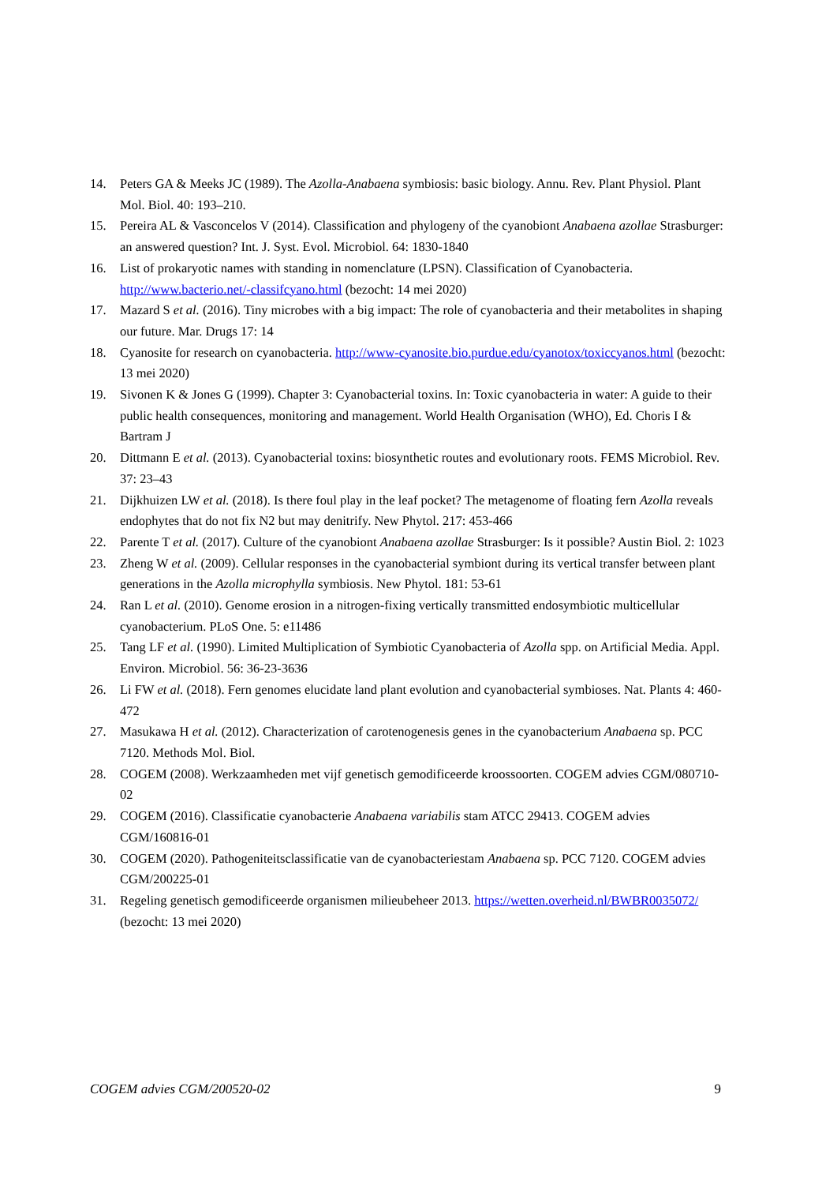14. Peters GA & Meeks JC (1989). The Azolla-Anabaena symbiosis: basic biology. Annu. Rev. Plant Physiol. Plant Mol. Biol. 40: 193–210.
15. Pereira AL & Vasconcelos V (2014). Classification and phylogeny of the cyanobiont Anabaena azollae Strasburger: an answered question? Int. J. Syst. Evol. Microbiol. 64: 1830-1840
16. List of prokaryotic names with standing in nomenclature (LPSN). Classification of Cyanobacteria. http://www.bacterio.net/-classifcyano.html (bezocht: 14 mei 2020)
17. Mazard S et al. (2016). Tiny microbes with a big impact: The role of cyanobacteria and their metabolites in shaping our future. Mar. Drugs 17: 14
18. Cyanosite for research on cyanobacteria. http://www-cyanosite.bio.purdue.edu/cyanotox/toxiccyanos.html (bezocht: 13 mei 2020)
19. Sivonen K & Jones G (1999). Chapter 3: Cyanobacterial toxins. In: Toxic cyanobacteria in water: A guide to their public health consequences, monitoring and management. World Health Organisation (WHO), Ed. Choris I & Bartram J
20. Dittmann E et al. (2013). Cyanobacterial toxins: biosynthetic routes and evolutionary roots. FEMS Microbiol. Rev. 37: 23–43
21. Dijkhuizen LW et al. (2018). Is there foul play in the leaf pocket? The metagenome of floating fern Azolla reveals endophytes that do not fix N2 but may denitrify. New Phytol. 217: 453-466
22. Parente T et al. (2017). Culture of the cyanobiont Anabaena azollae Strasburger: Is it possible? Austin Biol. 2: 1023
23. Zheng W et al. (2009). Cellular responses in the cyanobacterial symbiont during its vertical transfer between plant generations in the Azolla microphylla symbiosis. New Phytol. 181: 53-61
24. Ran L et al. (2010). Genome erosion in a nitrogen-fixing vertically transmitted endosymbiotic multicellular cyanobacterium. PLoS One. 5: e11486
25. Tang LF et al. (1990). Limited Multiplication of Symbiotic Cyanobacteria of Azolla spp. on Artificial Media. Appl. Environ. Microbiol. 56: 36-23-3636
26. Li FW et al. (2018). Fern genomes elucidate land plant evolution and cyanobacterial symbioses. Nat. Plants 4: 460-472
27. Masukawa H et al. (2012). Characterization of carotenogenesis genes in the cyanobacterium Anabaena sp. PCC 7120. Methods Mol. Biol.
28. COGEM (2008). Werkzaamheden met vijf genetisch gemodificeerde kroossoorten. COGEM advies CGM/080710-02
29. COGEM (2016). Classificatie cyanobacterie Anabaena variabilis stam ATCC 29413. COGEM advies CGM/160816-01
30. COGEM (2020). Pathogeniteitsclassificatie van de cyanobacteriestam Anabaena sp. PCC 7120. COGEM advies CGM/200225-01
31. Regeling genetisch gemodificeerde organismen milieubeheer 2013. https://wetten.overheid.nl/BWBR0035072/ (bezocht: 13 mei 2020)
COGEM advies CGM/200520-02 9